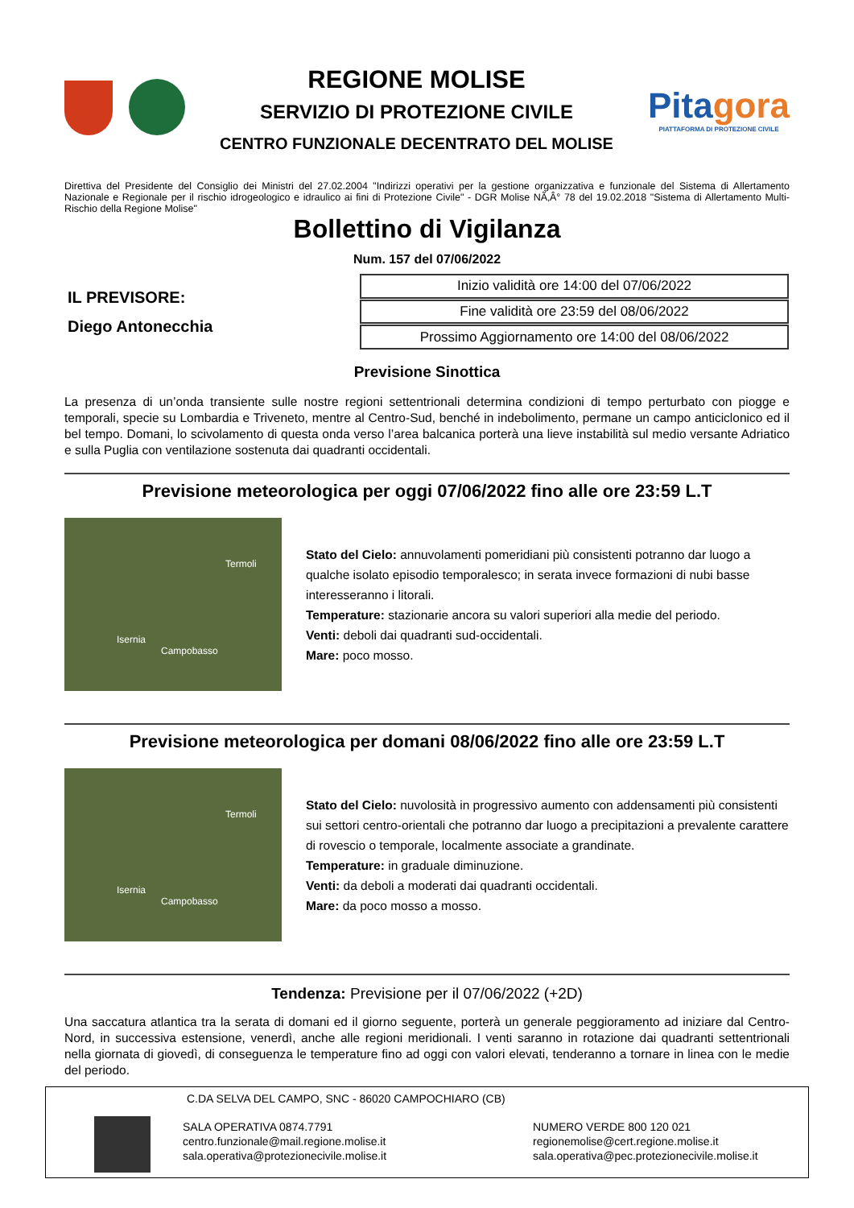REGIONE MOLISE
SERVIZIO DI PROTEZIONE CIVILE
CENTRO FUNZIONALE DECENTRATO DEL MOLISE
Pitagora
PIATTAFORMA DI PROTEZIONE CIVILE
Direttiva del Presidente del Consiglio dei Ministri del 27.02.2004 "Indirizzi operativi per la gestione organizzativa e funzionale del Sistema di Allertamento Nazionale e Regionale per il rischio idrogeologico e idraulico ai fini di Protezione Civile" - DGR Molise NÃ‚Â° 78 del 19.02.2018 "Sistema di Allertamento Multi-Rischio della Regione Molise"
Bollettino di Vigilanza
Num. 157 del 07/06/2022
IL PREVISORE:
Diego Antonecchia
| Inizio validità ore 14:00 del 07/06/2022 |
| Fine validità ore 23:59 del 08/06/2022 |
| Prossimo Aggiornamento ore 14:00 del 08/06/2022 |
Previsione Sinottica
La presenza di un’onda transiente sulle nostre regioni settentrionali determina condizioni di tempo perturbato con piogge e temporali, specie su Lombardia e Triveneto, mentre al Centro-Sud, benché in indebolimento, permane un campo anticiclonico ed il bel tempo. Domani, lo scivolamento di questa onda verso l’area balcanica porterà una lieve instabilità sul medio versante Adriatico e sulla Puglia con ventilazione sostenuta dai quadranti occidentali.
Previsione meteorologica per oggi 07/06/2022 fino alle ore 23:59 L.T
Termoli
Isernia
Campobasso
Stato del Cielo: annuvolamenti pomeridiani più consistenti potranno dar luogo a qualche isolato episodio temporalesco; in serata invece formazioni di nubi basse interesseranno i litorali.
Temperature: stazionarie ancora su valori superiori alla medie del periodo.
Venti: deboli dai quadranti sud-occidentali.
Mare: poco mosso.
Previsione meteorologica per domani 08/06/2022 fino alle ore 23:59 L.T
Termoli
Isernia
Campobasso
Stato del Cielo: nuvolosità in progressivo aumento con addensamenti più consistenti sui settori centro-orientali che potranno dar luogo a precipitazioni a prevalente carattere di rovescio o temporale, localmente associate a grandinate.
Temperature: in graduale diminuzione.
Venti: da deboli a moderati dai quadranti occidentali.
Mare: da poco mosso a mosso.
Tendenza: Previsione per il 07/06/2022 (+2D)
Una saccatura atlantica tra la serata di domani ed il giorno seguente, porterà un generale peggioramento ad iniziare dal Centro-Nord, in successiva estensione, venerdì, anche alle regioni meridionali. I venti saranno in rotazione dai quadranti settentrionali nella giornata di giovedì, di conseguenza le temperature fino ad oggi con valori elevati, tenderanno a tornare in linea con le medie del periodo.
C.DA SELVA DEL CAMPO, SNC - 86020 CAMPOCHIARO (CB)
SALA OPERATIVA 0874.7791
centro.funzionale@mail.regione.molise.it
sala.operativa@protezionecivile.molise.it
NUMERO VERDE 800 120 021
regionemolise@cert.regione.molise.it
sala.operativa@pec.protezionecivile.molise.it